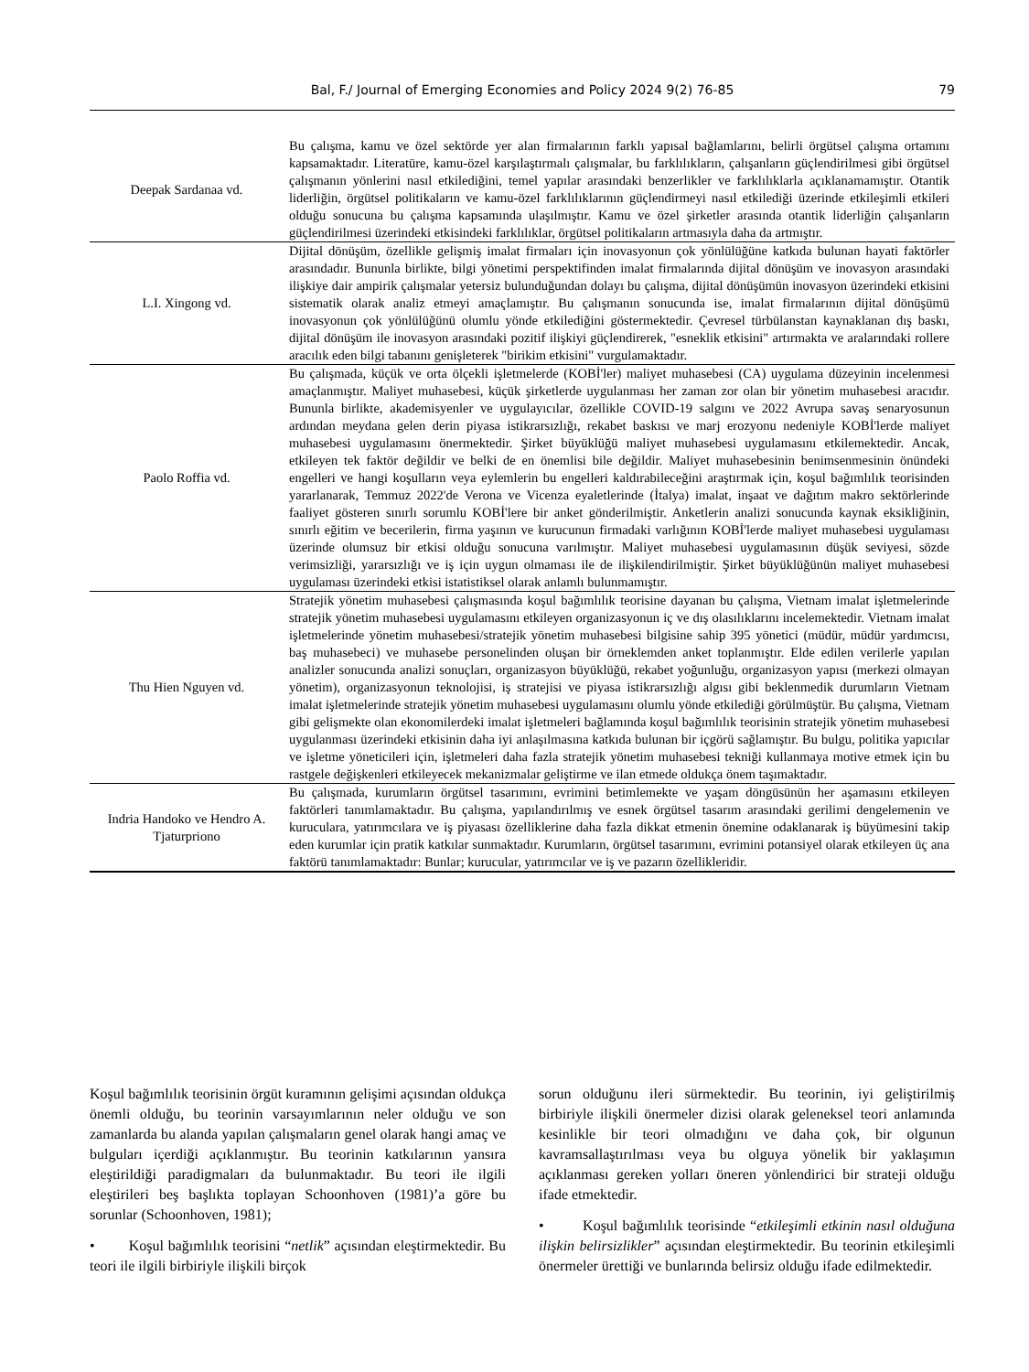Bal, F./ Journal of Emerging Economies and Policy 2024 9(2) 76-85
79
| Deepak Sardanaa vd. | Bu çalışma, kamu ve özel sektörde yer alan firmalarının farklı yapısal bağlamlarını, belirli örgütsel çalışma ortamını kapsamaktadır. Literatüre, kamu-özel karşılaştırmalı çalışmalar, bu farklılıkların, çalışanların güçlendirilmesi gibi örgütsel çalışmanın yönlerini nasıl etkilediğini, temel yapılar arasındaki benzerlikler ve farklılıklarla açıklanamamıştır. Otantik liderliğin, örgütsel politikaların ve kamu-özel farklılıklarının güçlendirmeyi nasıl etkilediği üzerinde etkileşimli etkileri olduğu sonucuna bu çalışma kapsamında ulaşılmıştır. Kamu ve özel şirketler arasında otantik liderliğin çalışanların güçlendirilmesi üzerindeki etkisindeki farklılıklar, örgütsel politikaların artmasıyla daha da artmıştır. |
| L.I. Xingong vd. | Dijital dönüşüm, özellikle gelişmiş imalat firmaları için inovasyonun çok yönlülüğüne katkıda bulunan hayati faktörler arasındadır. Bununla birlikte, bilgi yönetimi perspektifinden imalat firmalarında dijital dönüşüm ve inovasyon arasındaki ilişkiye dair ampirik çalışmalar yetersiz bulunduğundan dolayı bu çalışma, dijital dönüşümün inovasyon üzerindeki etkisini sistematik olarak analiz etmeyi amaçlamıştır. Bu çalışmanın sonucunda ise, imalat firmalarının dijital dönüşümü inovasyonun çok yönlülüğünü olumlu yönde etkilediğini göstermektedir. Çevresel türbülanstan kaynaklanan dış baskı, dijital dönüşüm ile inovasyon arasındaki pozitif ilişkiyi güçlendirerek, "esneklik etkisini" artırmakta ve aralarındaki rollere aracılık eden bilgi tabanını genişleterek "birikim etkisini" vurgulamaktadır. |
| Paolo Roffia vd. | Bu çalışmada, küçük ve orta ölçekli işletmelerde (KOBİ'ler) maliyet muhasebesi (CA) uygulama düzeyinin incelenmesi amaçlanmıştır. Maliyet muhasebesi, küçük şirketlerde uygulanması her zaman zor olan bir yönetim muhasebesi aracıdır. Bununla birlikte, akademisyenler ve uygulayıcılar, özellikle COVID-19 salgını ve 2022 Avrupa savaş senaryosunun ardından meydana gelen derin piyasa istikrarsızlığı, rekabet baskısı ve marj erozyonu nedeniyle KOBİ'lerde maliyet muhasebesi uygulamasını önermektedir. Şirket büyüklüğü maliyet muhasebesi uygulamasını etkilemektedir. Ancak, etkileyen tek faktör değildir ve belki de en önemlisi bile değildir. Maliyet muhasebesinin benimsenmesinin önündeki engelleri ve hangi koşulların veya eylemlerin bu engelleri kaldırabileceğini araştırmak için, koşul bağımlılık teorisinden yararlanarak, Temmuz 2022'de Verona ve Vicenza eyaletlerinde (İtalya) imalat, inşaat ve dağıtım makro sektörlerinde faaliyet gösteren sınırlı sorumlu KOBİ'lere bir anket gönderilmiştir. Anketlerin analizi sonucunda kaynak eksikliğinin, sınırlı eğitim ve becerilerin, firma yaşının ve kurucunun firmadaki varlığının KOBİ'lerde maliyet muhasebesi uygulaması üzerinde olumsuz bir etkisi olduğu sonucuna varılmıştır. Maliyet muhasebesi uygulamasının düşük seviyesi, sözde verimsizliği, yararsızlığı ve iş için uygun olmaması ile de ilişkilendirilmiştir. Şirket büyüklüğünün maliyet muhasebesi uygulaması üzerindeki etkisi istatistiksel olarak anlamlı bulunmamıştır. |
| Thu Hien Nguyen vd. | Stratejik yönetim muhasebesi çalışmasında koşul bağımlılık teorisine dayanan bu çalışma, Vietnam imalat işletmelerinde stratejik yönetim muhasebesi uygulamasını etkileyen organizasyonun iç ve dış olasılıklarını incelemektedir. Vietnam imalat işletmelerinde yönetim muhasebesi/stratejik yönetim muhasebesi bilgisine sahip 395 yönetici (müdür, müdür yardımcısı, baş muhasebeci) ve muhasebe personelinden oluşan bir örneklemden anket toplanmıştır. Elde edilen verilerle yapılan analizler sonucunda analizi sonuçları, organizasyon büyüklüğü, rekabet yoğunluğu, organizasyon yapısı (merkezi olmayan yönetim), organizasyonun teknolojisi, iş stratejisi ve piyasa istikrarsızlığı algısı gibi beklenmedik durumların Vietnam imalat işletmelerinde stratejik yönetim muhasebesi uygulamasını olumlu yönde etkilediği görülmüştür. Bu çalışma, Vietnam gibi gelişmekte olan ekonomilerdeki imalat işletmeleri bağlamında koşul bağımlılık teorisinin stratejik yönetim muhasebesi uygulanması üzerindeki etkisinin daha iyi anlaşılmasına katkıda bulunan bir içgörü sağlamıştır. Bu bulgu, politika yapıcılar ve işletme yöneticileri için, işletmeleri daha fazla stratejik yönetim muhasebesi tekniği kullanmaya motive etmek için bu rastgele değişkenleri etkileyecek mekanizmalar geliştirme ve ilan etmede oldukça önem taşımaktadır. |
| Indria Handoko ve Hendro A. Tjaturpriono | Bu çalışmada, kurumların örgütsel tasarımını, evrimini betimlemekte ve yaşam döngüsünün her aşamasını etkileyen faktörleri tanımlamaktadır. Bu çalışma, yapılandırılmış ve esnek örgütsel tasarım arasındaki gerilimi dengelemenin ve kuruculara, yatırımcılara ve iş piyasası özelliklerine daha fazla dikkat etmenin önemine odaklanarak iş büyümesini takip eden kurumlar için pratik katkılar sunmaktadır. Kurumların, örgütsel tasarımını, evrimini potansiyel olarak etkileyen üç ana faktörü tanımlamaktadır: Bunlar; kurucular, yatırımcılar ve iş ve pazarın özellikleridir. |
Koşul bağımlılık teorisinin örgüt kuramının gelişimi açısından oldukça önemli olduğu, bu teorinin varsayımlarının neler olduğu ve son zamanlarda bu alanda yapılan çalışmaların genel olarak hangi amaç ve bulguları içerdiği açıklanmıştır. Bu teorinin katkılarının yansıra eleştirildiği paradigmaları da bulunmaktadır. Bu teori ile ilgili eleştirileri beş başlıkta toplayan Schoonhoven (1981)’a göre bu sorunlar (Schoonhoven, 1981);
• Koşul bağımlılık teorisini “netlik” açısından eleştirmektedir. Bu teori ile ilgili birbiriyle ilişkili birçok
sorun olduğunu ileri sürmektedir. Bu teorinin, iyi geliştirilmiş birbiriyle ilişkili önermeler dizisi olarak geleneksel teori anlamında kesinlikle bir teori olmadığını ve daha çok, bir olgunun kavramsallaştırılması veya bu olguya yönelik bir yaklaşımın açıklanması gereken yolları öneren yönlendirici bir strateji olduğu ifade etmektedir.
• Koşul bağımlılık teorisinde “etkileşimli etkinin nasıl olduğuna ilişkin belirsizlikler” açısından eleştirmektedir. Bu teorinin etkileşimli önermeler ürettiği ve bunlarında belirsiz olduğu ifade edilmektedir.